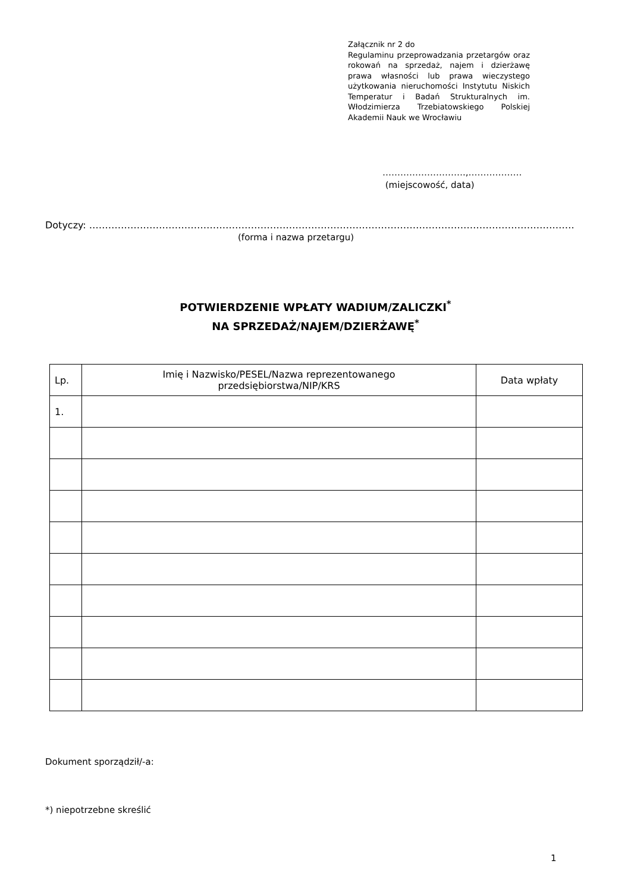Załącznik nr 2 do
Regulaminu przeprowadzania przetargów oraz rokowań na sprzedaż, najem i dzierżawę prawa własności lub prawa wieczystego użytkowania nieruchomości Instytutu Niskich Temperatur i Badań Strukturalnych im. Włodzimierza Trzebiatowskiego Polskiej Akademii Nauk we Wrocławiu
……………………….,………………
(miejscowość, data)
Dotyczy: ………………………………………………………………………………………………………………………………………
(forma i nazwa przetargu)
POTWIERDZENIE WPŁATY WADIUM/ZALICZKI<sup>*</sup>
NA SPRZEDAŻ/NAJEM/DZIERŻAWĘ<sup>*</sup>
| Lp. | Imię i Nazwisko/PESEL/Nazwa reprezentowanego przedsiębiorstwa/NIP/KRS | Data wpłaty |
| --- | --- | --- |
| 1. | | |
Dokument sporządził/-a:
*) niepotrzebne skreślić
1